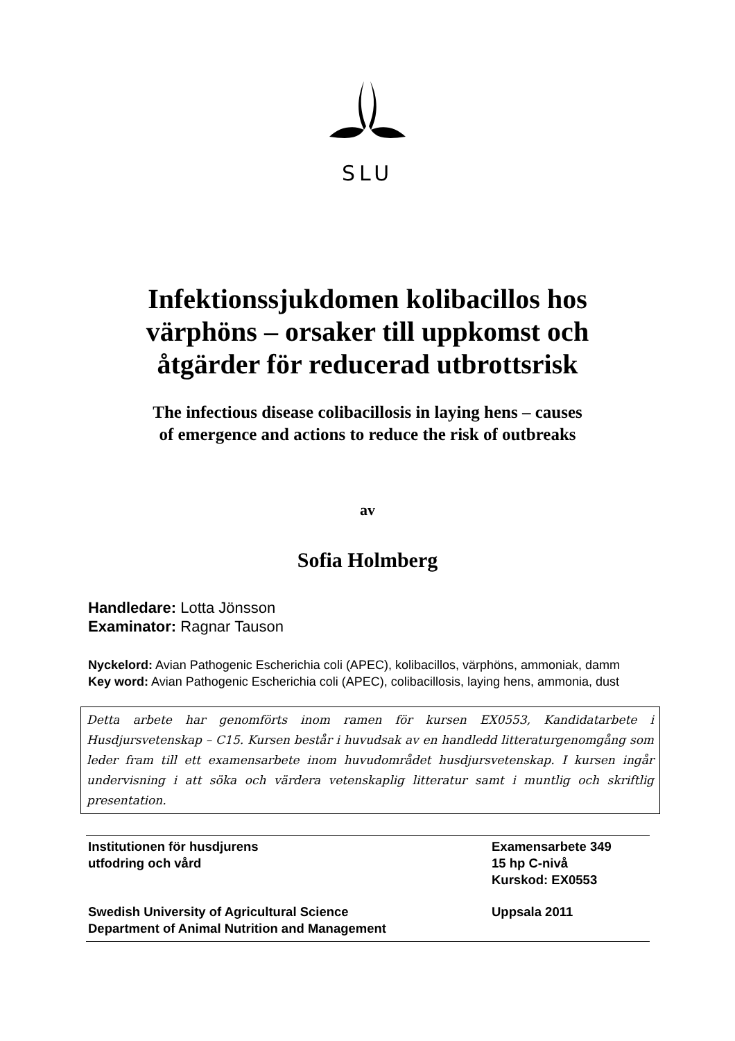SLU
Infektionssjukdomen kolibacillos hos
värphöns – orsaker till uppkomst och
åtgärder för reducerad utbrottsrisk
The infectious disease colibacillosis in laying hens – causes
of emergence and actions to reduce the risk of outbreaks
av
Sofia Holmberg
Handledare: Lotta Jönsson
Examinator: Ragnar Tauson
Nyckelord: Avian Pathogenic Escherichia coli (APEC), kolibacillos, värphöns, ammoniak, damm
Key word: Avian Pathogenic Escherichia coli (APEC), colibacillosis, laying hens, ammonia, dust
Detta arbete har genomförts inom ramen för kursen EX0553, Kandidatarbete i Husdjursvetenskap – C15. Kursen består i huvudsak av en handledd litteraturgenomgång som leder fram till ett examensarbete inom huvudområdet husdjursvetenskap. I kursen ingår undervisning i att söka och värdera vetenskaplig litteratur samt i muntlig och skriftlig presentation.
Institutionen för husdjurens
utfodring och vård
Examensarbete 349
15 hp C-nivå
Kurskod: EX0553
Swedish University of Agricultural Science
Department of Animal Nutrition and Management
Uppsala 2011